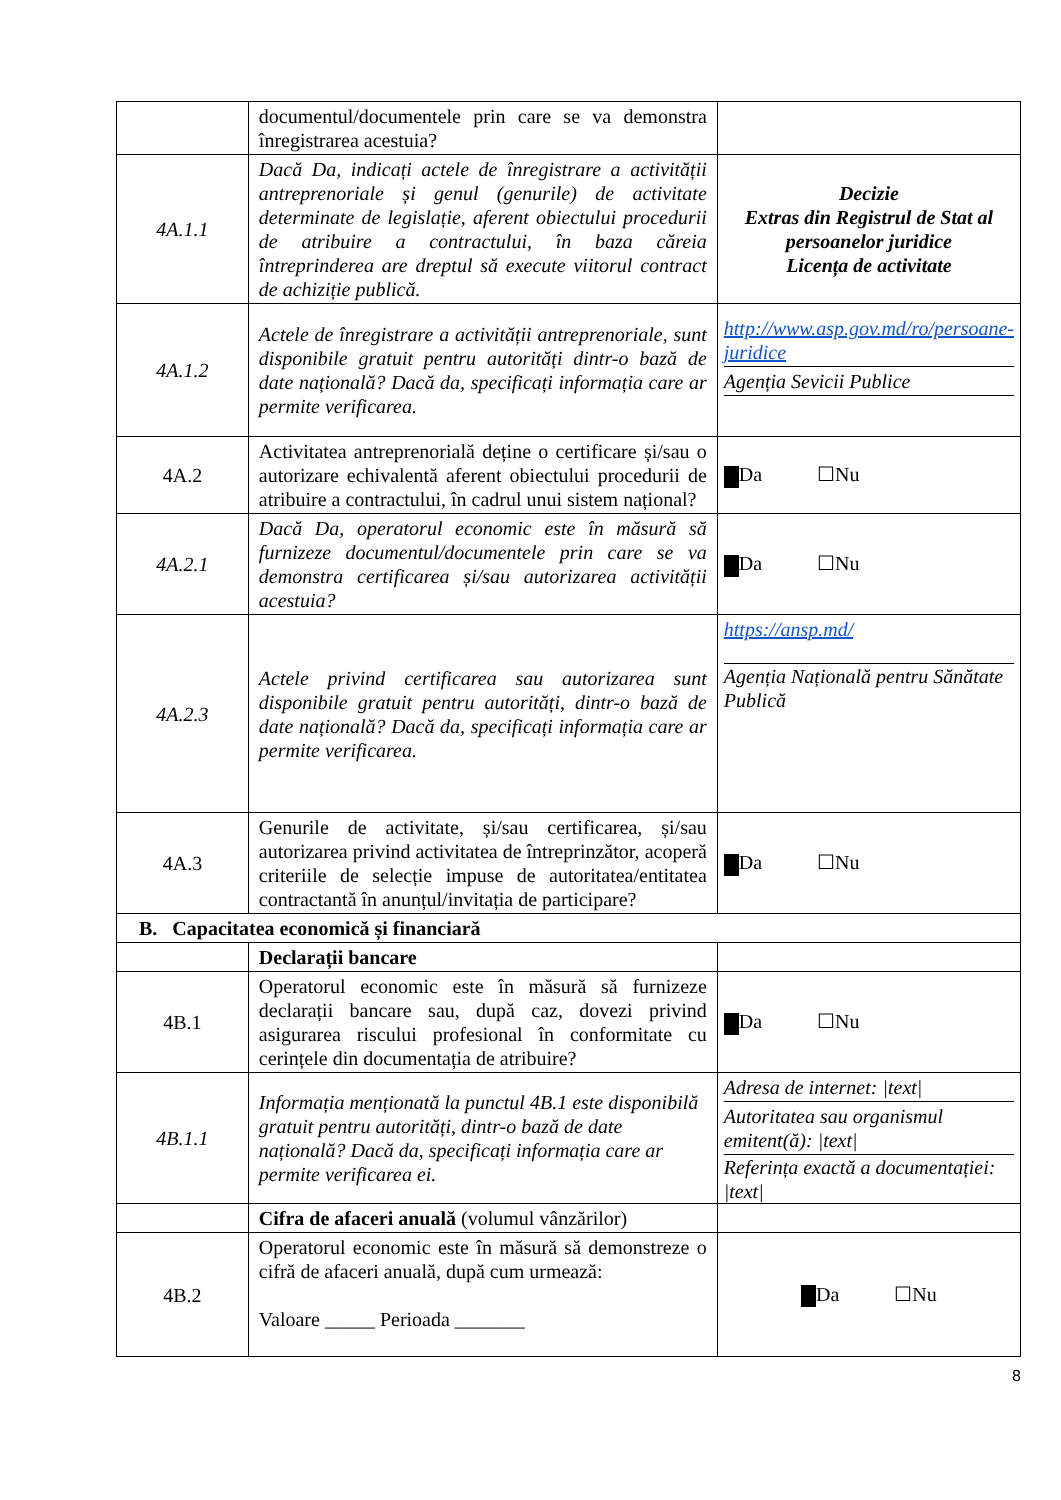| | documentul/documentele prin care se va demonstra înregistrarea acestuia? | |
| 4A.1.1 | Dacă Da, indicați actele de înregistrare a activității antreprenoriale și genul (genurile) de activitate determinate de legislație, aferent obiectului procedurii de atribuire a contractului, în baza căreia întreprinderea are dreptul să execute viitorul contract de achiziție publică. | Decizie Extras din Registrul de Stat al persoanelor juridice Licența de activitate |
| 4A.1.2 | Actele de înregistrare a activității antreprenoriale, sunt disponibile gratuit pentru autorități dintr-o bază de date națională? Dacă da, specificați informația care ar permite verificarea. | http://www.asp.gov.md/ro/persoane-juridice Agenția Sevicii Publice |
| 4A.2 | Activitatea antreprenorială deține o certificare și/sau o autorizare echivalentă aferent obiectului procedurii de atribuire a contractului, în cadrul unui sistem național? | Da ☐Nu |
| 4A.2.1 | Dacă Da, operatorul economic este în măsură să furnizeze documentul/documentele prin care se va demonstra certificarea și/sau autorizarea activității acestuia? | Da ☐Nu |
| 4A.2.3 | Actele privind certificarea sau autorizarea sunt disponibile gratuit pentru autorități, dintr-o bază de date națională? Dacă da, specificați informația care ar permite verificarea. | https://ansp.md/ Agenția Națională pentru Sănătate Publică |
| 4A.3 | Genurile de activitate, și/sau certificarea, și/sau autorizarea privind activitatea de întreprinzător, acoperă criteriile de selecție impuse de autoritatea/entitatea contractantă în anunțul/invitația de participare? | Da ☐Nu |
| B. Capacitatea economică și financiară | | |
| | Declarații bancare | |
| 4B.1 | Operatorul economic este în măsură să furnizeze declarații bancare sau, după caz, dovezi privind asigurarea riscului profesional în conformitate cu cerințele din documentația de atribuire? | Da ☐Nu |
| 4B.1.1 | Informația menționată la punctul 4B.1 este disponibilă gratuit pentru autorități, dintr-o bază de date națională? Dacă da, specificați informația care ar permite verificarea ei. | Adresa de internet: /text/ Autoritatea sau organismul emitent(ă): /text/ Referința exactă a documentației: /text/ |
| | Cifra de afaceri anuală (volumul vânzărilor) | |
| 4B.2 | Operatorul economic este în măsură să demonstreze o cifră de afaceri anuală, după cum urmează: Valoare _____ Perioada _______ | Da ☐Nu |
8